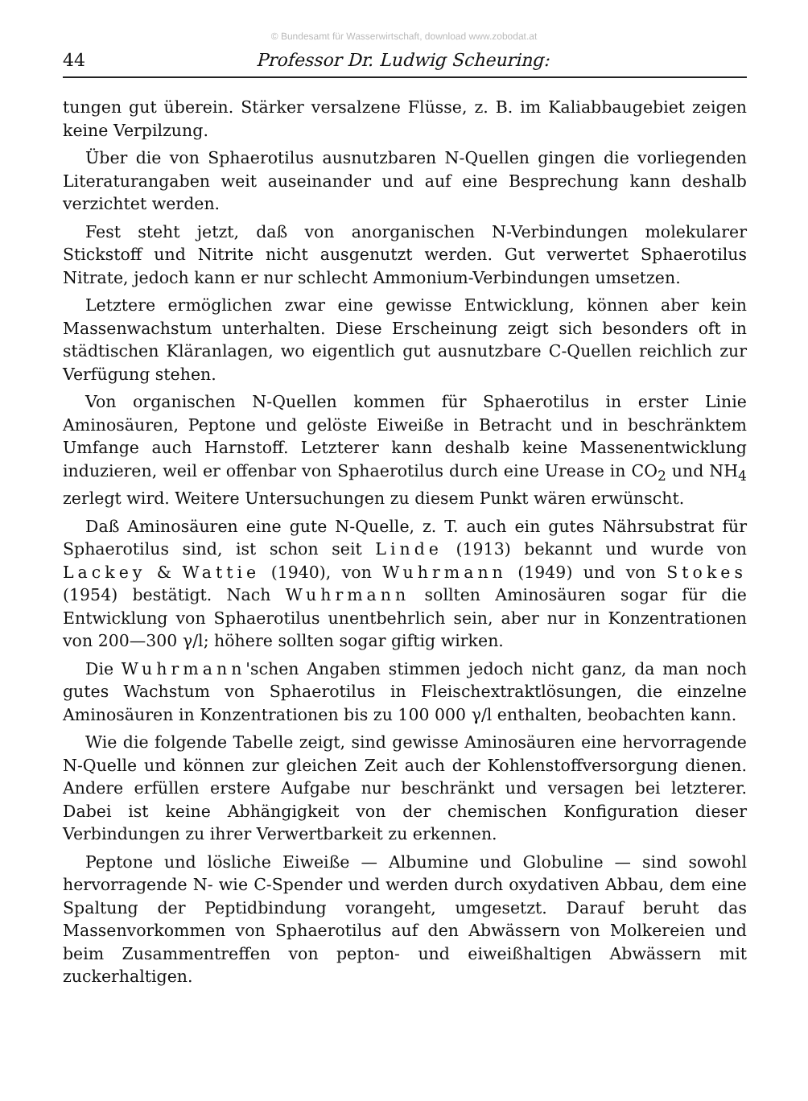© Bundesamt für Wasserwirtschaft, download www.zobodat.at
44 Professor Dr. Ludwig Scheuring:
tungen gut überein. Stärker versalzene Flüsse, z. B. im Kaliabbaugebiet zeigen keine Verpilzung.
Über die von Sphaerotilus ausnutzbaren N-Quellen gingen die vorliegenden Literaturangaben weit auseinander und auf eine Besprechung kann deshalb verzichtet werden.
Fest steht jetzt, daß von anorganischen N-Verbindungen molekularer Stickstoff und Nitrite nicht ausgenutzt werden. Gut verwertet Sphaerotilus Nitrate, jedoch kann er nur schlecht Ammonium-Verbindungen umsetzen.
Letztere ermöglichen zwar eine gewisse Entwicklung, können aber kein Massenwachstum unterhalten. Diese Erscheinung zeigt sich besonders oft in städtischen Kläranlagen, wo eigentlich gut ausnutzbare C-Quellen reichlich zur Verfügung stehen.
Von organischen N-Quellen kommen für Sphaerotilus in erster Linie Aminosäuren, Peptone und gelöste Eiweiße in Betracht und in beschränktem Umfange auch Harnstoff. Letzterer kann deshalb keine Massenentwicklung induzieren, weil er offenbar von Sphaerotilus durch eine Urease in CO<sub>2</sub> und NH<sub>4</sub> zerlegt wird. Weitere Untersuchungen zu diesem Punkt wären erwünscht.
Daß Aminosäuren eine gute N-Quelle, z. T. auch ein gutes Nährsubstrat für Sphaerotilus sind, ist schon seit Linde (1913) bekannt und wurde von Lackey & Wattie (1940), von Wuhrmann (1949) und von Stokes (1954) bestätigt. Nach Wuhrmann sollten Aminosäuren sogar für die Entwicklung von Sphaerotilus unentbehrlich sein, aber nur in Konzentrationen von 200—300 γ/l; höhere sollten sogar giftig wirken.
Die Wuhrmann'schen Angaben stimmen jedoch nicht ganz, da man noch gutes Wachstum von Sphaerotilus in Fleischextraktlösungen, die einzelne Aminosäuren in Konzentrationen bis zu 100 000 γ/l enthalten, beobachten kann.
Wie die folgende Tabelle zeigt, sind gewisse Aminosäuren eine hervorragende N-Quelle und können zur gleichen Zeit auch der Kohlenstoffversorgung dienen. Andere erfüllen erstere Aufgabe nur beschränkt und versagen bei letzterer. Dabei ist keine Abhängigkeit von der chemischen Konfiguration dieser Verbindungen zu ihrer Verwertbarkeit zu erkennen.
Peptone und lösliche Eiweiße — Albumine und Globuline — sind sowohl hervorragende N- wie C-Spender und werden durch oxydativen Abbau, dem eine Spaltung der Peptidbindung vorangeht, umgesetzt. Darauf beruht das Massenvorkommen von Sphaerotilus auf den Abwässern von Molkereien und beim Zusammentreffen von pepton- und eiweißhaltigen Abwässern mit zuckerhaltigen.